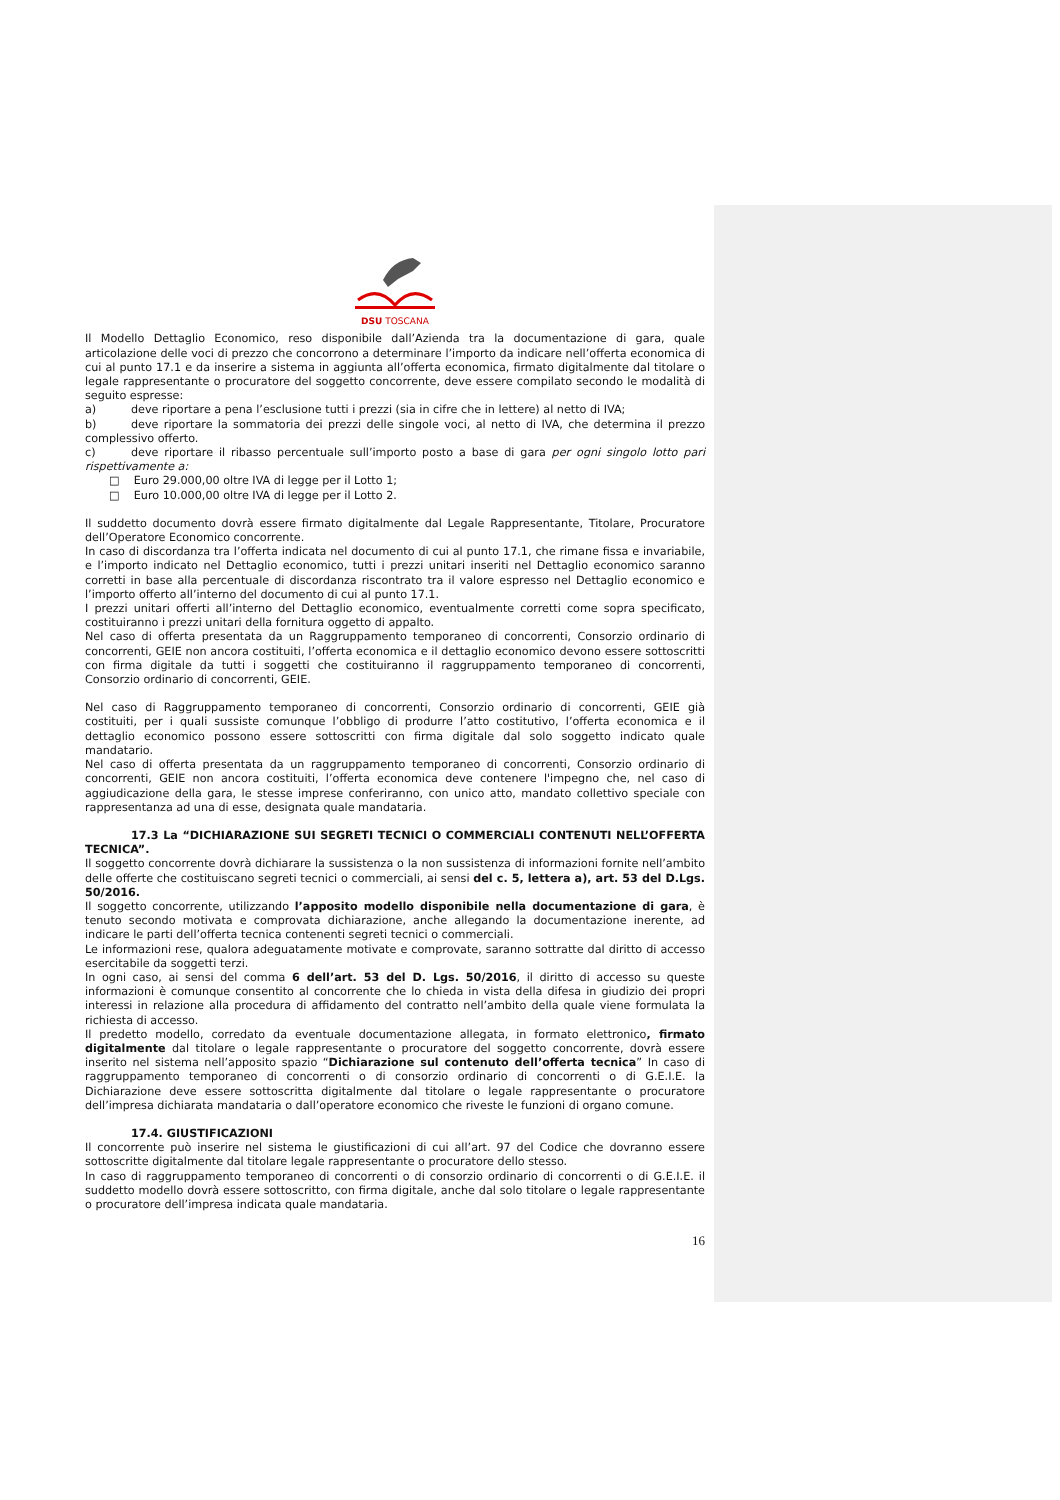DSU TOSCANA
Il Modello Dettaglio Economico, reso disponibile dall’Azienda tra la documentazione di gara, quale articolazione delle voci di prezzo che concorrono a determinare l’importo da indicare nell’offerta economica di cui al punto 17.1 e da inserire a sistema in aggiunta all’offerta economica, firmato digitalmente dal titolare o legale rappresentante o procuratore del soggetto concorrente, deve essere compilato secondo le modalità di seguito espresse:
a) deve riportare a pena l’esclusione tutti i prezzi (sia in cifre che in lettere) al netto di IVA;
b) deve riportare la sommatoria dei prezzi delle singole voci, al netto di IVA, che determina il prezzo complessivo offerto.
c) deve riportare il ribasso percentuale sull’importo posto a base di gara per ogni singolo lotto pari rispettivamente a:
□ Euro 29.000,00 oltre IVA di legge per il Lotto 1;
□ Euro 10.000,00 oltre IVA di legge per il Lotto 2.
Il suddetto documento dovrà essere firmato digitalmente dal Legale Rappresentante, Titolare, Procuratore dell’Operatore Economico concorrente.
In caso di discordanza tra l’offerta indicata nel documento di cui al punto 17.1, che rimane fissa e invariabile, e l’importo indicato nel Dettaglio economico, tutti i prezzi unitari inseriti nel Dettaglio economico saranno corretti in base alla percentuale di discordanza riscontrato tra il valore espresso nel Dettaglio economico e l’importo offerto all’interno del documento di cui al punto 17.1.
I prezzi unitari offerti all’interno del Dettaglio economico, eventualmente corretti come sopra specificato, costituiranno i prezzi unitari della fornitura oggetto di appalto.
Nel caso di offerta presentata da un Raggruppamento temporaneo di concorrenti, Consorzio ordinario di concorrenti, GEIE non ancora costituiti, l’offerta economica e il dettaglio economico devono essere sottoscritti con firma digitale da tutti i soggetti che costituiranno il raggruppamento temporaneo di concorrenti, Consorzio ordinario di concorrenti, GEIE.
Nel caso di Raggruppamento temporaneo di concorrenti, Consorzio ordinario di concorrenti, GEIE già costituiti, per i quali sussiste comunque l’obbligo di produrre l’atto costitutivo, l’offerta economica e il dettaglio economico possono essere sottoscritti con firma digitale dal solo soggetto indicato quale mandatario.
Nel caso di offerta presentata da un raggruppamento temporaneo di concorrenti, Consorzio ordinario di concorrenti, GEIE non ancora costituiti, l’offerta economica deve contenere l'impegno che, nel caso di aggiudicazione della gara, le stesse imprese conferiranno, con unico atto, mandato collettivo speciale con rappresentanza ad una di esse, designata quale mandataria.
17.3 La “DICHIARAZIONE SUI SEGRETI TECNICI O COMMERCIALI CONTENUTI NELL’OFFERTA TECNICA”.
Il soggetto concorrente dovrà dichiarare la sussistenza o la non sussistenza di informazioni fornite nell’ambito delle offerte che costituiscano segreti tecnici o commerciali, ai sensi del c. 5, lettera a), art. 53 del D.Lgs. 50/2016.
Il soggetto concorrente, utilizzando l’apposito modello disponibile nella documentazione di gara, è tenuto secondo motivata e comprovata dichiarazione, anche allegando la documentazione inerente, ad indicare le parti dell’offerta tecnica contenenti segreti tecnici o commerciali.
Le informazioni rese, qualora adeguatamente motivate e comprovate, saranno sottratte dal diritto di accesso esercitabile da soggetti terzi.
In ogni caso, ai sensi del comma 6 dell’art. 53 del D. Lgs. 50/2016, il diritto di accesso su queste informazioni è comunque consentito al concorrente che lo chieda in vista della difesa in giudizio dei propri interessi in relazione alla procedura di affidamento del contratto nell’ambito della quale viene formulata la richiesta di accesso.
Il predetto modello, corredato da eventuale documentazione allegata, in formato elettronico, firmato digitalmente dal titolare o legale rappresentante o procuratore del soggetto concorrente, dovrà essere inserito nel sistema nell’apposito spazio “Dichiarazione sul contenuto dell’offerta tecnica” In caso di raggruppamento temporaneo di concorrenti o di consorzio ordinario di concorrenti o di G.E.I.E. la Dichiarazione deve essere sottoscritta digitalmente dal titolare o legale rappresentante o procuratore dell’impresa dichiarata mandataria o dall’operatore economico che riveste le funzioni di organo comune.
17.4. GIUSTIFICAZIONI
Il concorrente può inserire nel sistema le giustificazioni di cui all’art. 97 del Codice che dovranno essere sottoscritte digitalmente dal titolare legale rappresentante o procuratore dello stesso.
In caso di raggruppamento temporaneo di concorrenti o di consorzio ordinario di concorrenti o di G.E.I.E. il suddetto modello dovrà essere sottoscritto, con firma digitale, anche dal solo titolare o legale rappresentante o procuratore dell’impresa indicata quale mandataria.
16